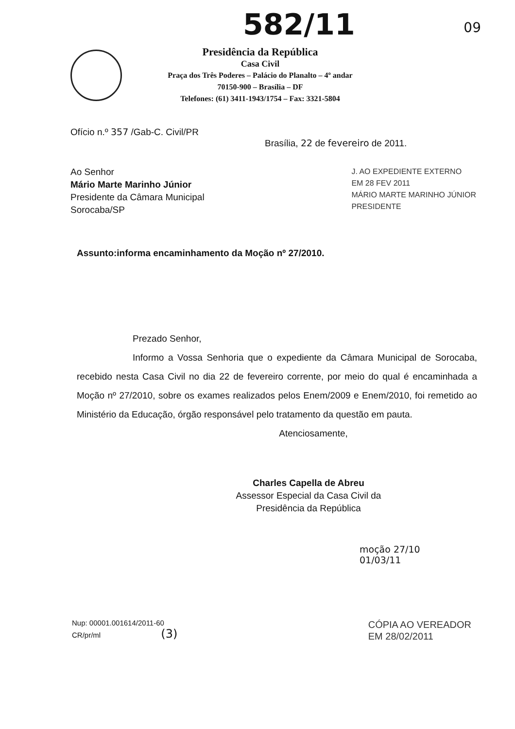582/11
09
Presidência da República
Casa Civil
Praça dos Três Poderes – Palácio do Planalto – 4º andar
70150-900 – Brasília – DF
Telefones: (61) 3411-1943/1754 – Fax: 3321-5804
Ofício n.º 357 /Gab-C. Civil/PR
Brasília, 22 de fevereiro de 2011.
Ao Senhor
Mário Marte Marinho Júnior
Presidente da Câmara Municipal
Sorocaba/SP
J. AO EXPEDIENTE EXTERNO
EM 28 FEV 2011
MÁRIO MARTE MARINHO JÚNIOR
PRESIDENTE
Assunto:informa encaminhamento da Moção nº 27/2010.
Prezado Senhor,
Informo a Vossa Senhoria que o expediente da Câmara Municipal de Sorocaba, recebido nesta Casa Civil no dia 22 de fevereiro corrente, por meio do qual é encaminhada a Moção nº 27/2010, sobre os exames realizados pelos Enem/2009 e Enem/2010, foi remetido ao Ministério da Educação, órgão responsável pelo tratamento da questão em pauta.
Atenciosamente,
Charles Capella de Abreu
Assessor Especial da Casa Civil da
Presidência da República
moção 27/10
01/03/11
Nup: 00001.001614/2011-60
CR/pr/ml (3)
CÓPIA AO VEREADOR
EM 28/02/2011